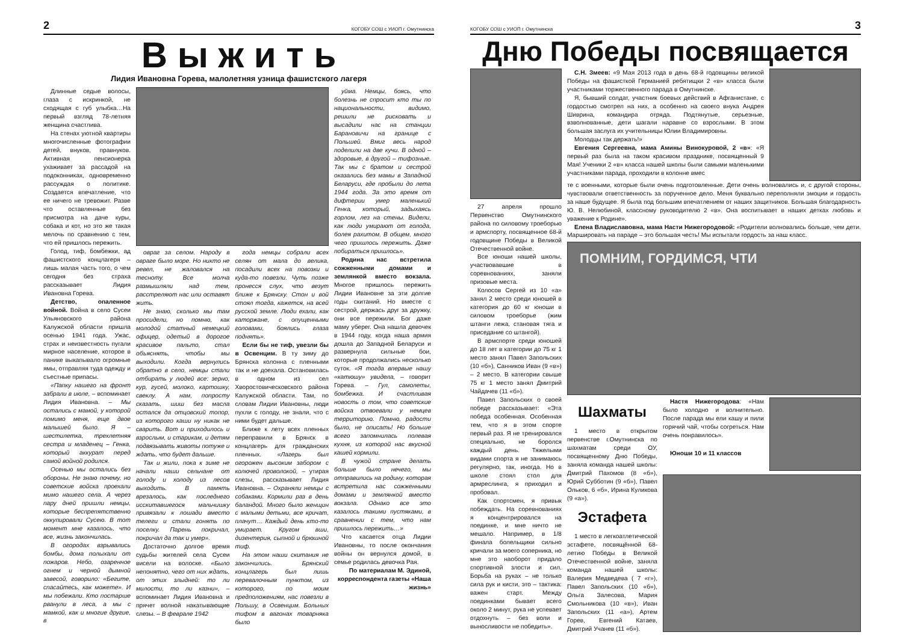2 КОГОБУ СОШ с УИОП г. Омутнинска
В ы ж и т ь
Лидия Ивановна Горева, малолетняя узница фашистского лагеря
Длинные седые волосы, глаза с искринкой, не сходящая с губ улыбка…На первый взгляд 78-летняя женщина счастлива.
На стенах уютной квартиры многочисленные фотографии детей, внуков, правнуков. Активная пенсионерка ухаживает за рассадой на подоконниках, одновременно рассуждая о политике. Создается впечатление, что ее ничего не тревожит. Разве что оставленные без присмотра на даче куры, собака и кот, но это же такая мелочь по сравнению с тем, что ей пришлось пережить.
Голод, тиф, бомбежки, ад фашистского концлагеря – лишь малая часть того, о чем сегодня без страха рассказывает Лидия Ивановна Горева.
Детство, опаленное войной. Война в село Сусеи Ульяновского района Калужской области пришла осенью 1941 года. Ужас, страх и неизвестность пугали мирное население, которое в панике выкапывало огромные ямы, отправляя туда одежду и съестные припасы.
«Папку нашего на фронт забрали в июле, – вспоминает Лидия Ивановна. – Мы остались с мамой, у которой помимо меня, еще двое малышей было. Я – шестилетка, трехлетняя сестра и младенец – Генка, который аккурат перед самой войной родился.
Осенью мы остались без обороны. Не знаю почему, но советские войска проехали мимо нашего села. А через пару дней пришли немцы, которые беспрепятственно оккупировали Сусею. В тот момент мне казалось, что все, жизнь закончилась.
В огородах взрывались бомбы, дома полыхали от пожаров. Небо, озаренное огнем и черной дымной завесой, говорило: «Бегите, спасайтесь, как можете». И мы побежали. Кто постарше рванули в леса, а мы с мамкой, как и многие другие, в
овраг за селом. Народу в овраге было море. Но никто не ревел, не жаловался на тесноту. Все молча размышляли над тем, расстреляют нас или оставят жить.
Не знаю, сколько мы там просидели, но помню, как молодой статный немецкий офицер, одетый в дорогое красивое пальто, стал объяснять, чтобы мы выходили. Когда вернулись обратно в село, немцы стали отбирать у людей все: зерно, кур, гусей, молоко, картошку, свеклу. А нам, попросту сказать, шиш без масла остался да отцовский топор, из которого каши ну никак не сварить. Вот и приходилось и взрослым, и старикам, и детям подвязывать животы потуже и ждать, что будет дальше.
Так и жили, пока к зиме не начали наши сельчане от голоду и холоду из лесов выходить. В память врезалось, как последнего исскитавшегося мальчишку привязали к лошади вместо телеги и стали гонять по поселку. Парень покричал, покричал да так и умер».
Достаточно долгое время судьбы жителей села Сусеи висели на волоске. «Было непонятно, чего от них ждать, от этих злыдней: то ли милости, то ли казни», – вспоминает Лидия Ивановна и прячет волной накатывающие слезы. – В феврале 1942
года немцы собрали всех селян от мала до велика, посадили всех на повозки и куда-то повезли. Чуть позже пронесся слух, что везут ближе к Брянску. Стон и вой стоял тогда, кажется, на всей русской земле. Люди ехали, как каторжане, с опущенными головами, боялись глаза поднять».
Если бы не тиф, увезли бы в Освенцим. В ту зиму до Брянска колонна с пленными так и не доехала. Остановилась в одном из сел Хворостовическовского района Калужской области. Там, по словам Лидии Ивановны, люди пухли с голоду, не знали, что с ними будет дальше.
Ближе к лету всех пленных переправили в Брянск в концлагерь для гражданских пленных. «Лагерь был огорожен высоким забором с колючей проволокой, – утирая слезы, рассказывает Лидия Ивановна. – Охраняли немцы с собаками. Кормили раз в день баландой. Много было женщин с малыми детьми, все кричат, плачут… Каждый день кто-то умирает. Кругом вши, дизентерия, сыпной и брюшной тиф.
На этом наши скитания не закончились. Брянский концлагерь был лишь перевалочным пунктом, из которого, по моим предположениям, нас повезли в Польшу, в Освенцим. Больных тифом в вагонах товарняка было
уйма. Немцы, боясь, что болезнь не спросит кто ты по национальности, видимо, решили не рисковать и высадили нас на станции Барановичи на границе с Польшей. Вмиг весь народ поделили на две кучи. В одной – здоровые, в другой – тифозные. Так мы с братом и сестрой оказались без мамы в Западной Беларуси, где пробыли до лета 1944 года. За это время от дифтерии умер маленький Генка, который, задыхаясь горлом, лез на стены. Видели, как люди умирают от голода, болея рахитом. В общем, много чего пришлось пережить. Даже побираться пришлось».
Родина нас встретила сожженными домами и землянкой вместо вокзала. Многое пришлось пережить Лидии Ивановне за эти долгие годы скитаний. Но вместе с сестрой, держась друг за дружку, они все пережили. Бог даже маму уберег. Она нашла девочек в 1944 году, когда наша армия дошла до Западной Беларуси и развернула сильные бои, которые продолжались несколько суток. «Я тогда впервые нашу «катюшу» увидела, – говорит Горева. – Гул, самолеты, бомбежка. И счастливая новость о том, что советские войска отвоевали у немцев территорию. Помню, радости было, не описать! Но больше всего запомнилась полевая кухня, из которой нас вкусной кашей кормили.
В чужой стране делать больше было нечего, мы отправились на родину, которая встретила нас сожженными домами и землянкой вместо вокзала. Однако все это казалось такими пустяками, в сравнении с тем, что нам пришлось пережить…»
Что касается отца Лидии Ивановны, то после окончания войны он вернулся домой, в семье родилась девочка Рая.
По материалам М. Эдиной, корреспондента газеты «Наша жизнь»
КОГОБУ СОШ с УИОП г. Омутнинска 3
Дню Победы посвящается
27 апреля прошло Первенство Омутнинского района по силовому троеборью и армспорту, посвященное 68-й годовщине Победы в Великой Отечественной войне.
Все юноши нашей школы, участвовавшие в соревнованиях, заняли призовые места.
Колосов Сергей из 10 «а» занял 2 место среди юношей в категория до 60 кг юноши в силовом троеборье (жим штанги лежа, становая тяга и приседание со штангой).
В армспорте среди юношей до 18 лет в категории до 75 кг 1 место занял Павел Запольских (10 «б»), Санников Иван (9 «в») – 2 место. В категории свыше 75 кг 1 место занял Дмитрий Чайдачев (11 «б»).
Павел Запольских о своей победе рассказывает: «Эта победа особенная. Особенная тем, что я в этом спорте первый раз. Я не тренировался специально, не боролся каждый день. Тяжелыми видами спорта я не занимаюсь регулярно, так, иногда. Но в школе стоял стол для армреслинга, я приходил и пробовал.
Как спортсмен, я привык побеждать. На соревнованиях я концентрировался на поединке, и мне ничто не мешало. Например, в 1/8 финала болельщики сильно кричали за моего соперника, но мне это наоборот придало спортивной злости и сил. Борьба на руках – не только сила рук и кисти, это – тактика: важен старт. Между поединками бывает всего около 2 минут, рука не успевает отдохнуть – без воли и выносливости не победить».
С.Н. Змеев: «9 Мая 2013 года в день 68-й годовщины великой Победы на фашисткой Германией ребятищки 2 «в» класса были участниками торжественного парада в Омутнинске.
Я, бывший солдат, участник боевых действий в Афганистане, с гордостью смотрел на них, а особенно на своего внука Андрея Шиврина, командира отряда. Подтянутые, серьезные, взволнованные, дети шагали наравне со взрослыми. В этом большая заслуга их учительницы Юлии Владимировны.
Молодцы так держать!»
Евгения Сергеевна, мама Амины Винокуровой, 2 «в»: «Я первый раз была на таком красивом празднике, посвященный 9 Мая! Ученики 2 «в» класса нашей школы были самыми маленькими участниками парада, проходили в колонне вмес
те с военными, которые были очень подготовленные. Дети очень волновались и, с другой стороны, чувствовали ответственность за порученное дело. Меня буквально переполняли эмоции и гордость за наше будущее. Я была под большим впечатлением от наших защитников. Большая благодарность Ю. В. Нелюбиной, классному руководителю 2 «в». Она воспитывает в наших детках любовь и уважение к Родине».
Елена Владиславовна, мама Насти Нижегородовой: «Родители волновались больше, чем дети. Маршировать на параде – это большая честь! Мы испытали гордость за наш класс.
ПОМНИМ, ГОРДИМСЯ, ЧТИ
Шахматы
1 место в открытом первенстве г.Омутнинска по шахматам среди ОУ, посвященному Дню Победы, заняла команда нашей школы: Дмитрий Пахомов (8 «б»), Юрий Субботин (9 «б»), Павел Ольков, 6 «б», Ирина Куликова (9 «а»).
Эстафета
1 место в легкоатлетической эстафете, посвящённой 68-летию Победы в Великой Отечественной войне, заняла команда нашей школы: Валерия Медведева ( 7 «г»), Павел Запольских (10 «б»), Ольга Залесова, Мария Смольникова (10 «в»), Иван Запольских (11 «а»), Артем Горев, Евгений Катаев, Дмитрий Учанев (11 «б»).
Настя Нижегородова: «Нам было холодно и волнительно. После парада мы ели кашу и пили горячий чай, чтобы согреться. Нам очень понравилось».
Юноши 10 и 11 классов